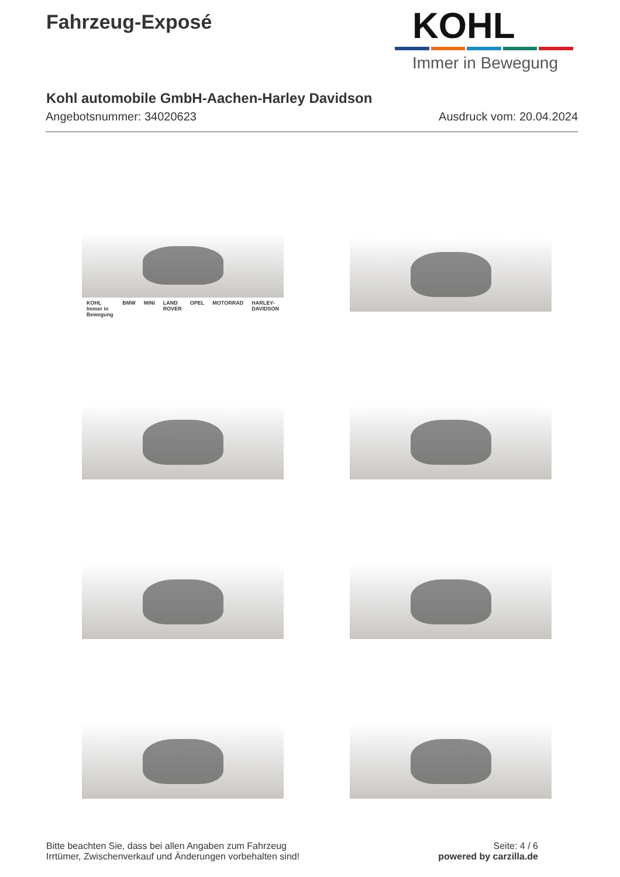Fahrzeug-Exposé
KOHL
Immer in Bewegung
Kohl automobile GmbH-Aachen-Harley Davidson
Angebotsnummer: 34020623 Ausdruck vom: 20.04.2024
KOHL Immer in Bewegung BMW MINI LAND ROVER OPEL MOTORRAD HARLEY-DAVIDSON
Bitte beachten Sie, dass bei allen Angaben zum Fahrzeug
Irrtümer, Zwischenverkauf und Änderungen vorbehalten sind!
Seite: 4 / 6
powered by carzilla.de